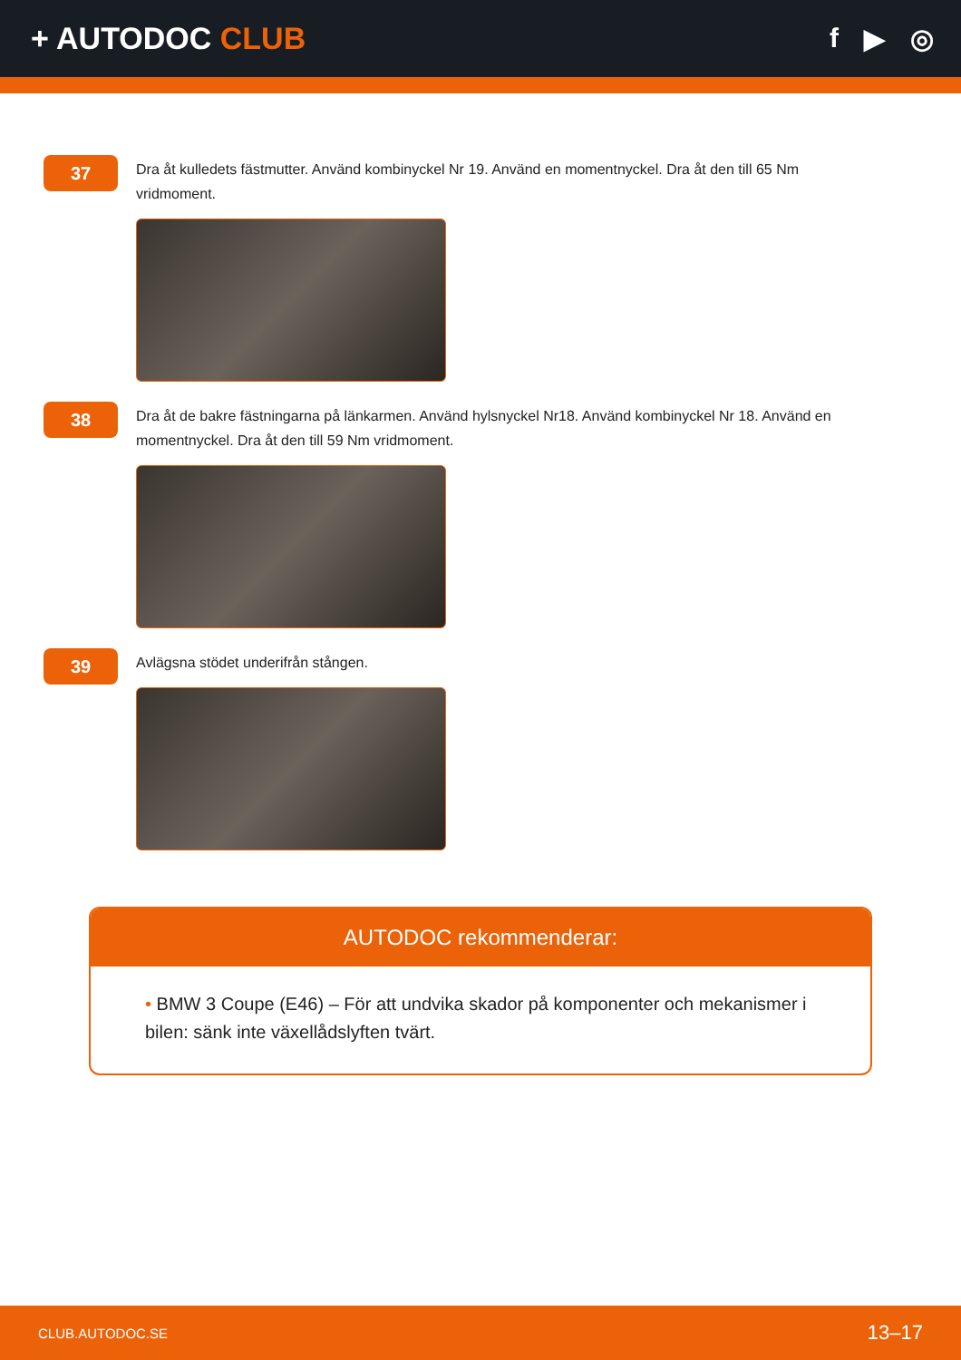+ AUTODOC CLUB f ▶ ◎
37
Dra åt kulledets fästmutter. Använd kombinyckel Nr 19. Använd en momentnyckel. Dra åt den till 65 Nm vridmoment.
38
Dra åt de bakre fästningarna på länkarmen. Använd hylsnyckel Nr18. Använd kombinyckel Nr 18. Använd en momentnyckel. Dra åt den till 59 Nm vridmoment.
39
Avlägsna stödet underifrån stången.
AUTODOC rekommenderar:
• BMW 3 Coupe (E46) – För att undvika skador på komponenter och mekanismer i bilen: sänk inte växellådslyften tvärt.
CLUB.AUTODOC.SE 13–17